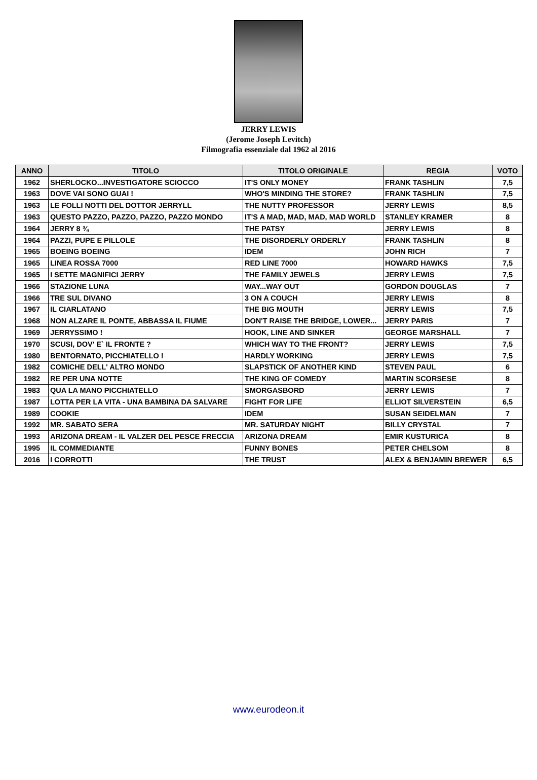JERRY LEWIS
(Jerome Joseph Levitch)
Filmografia essenziale dal 1962 al 2016
| ANNO | TITOLO | TITOLO ORIGINALE | REGIA | VOTO |
| --- | --- | --- | --- | --- |
| 1962 | SHERLOCKO...INVESTIGATORE SCIOCCO | IT'S ONLY MONEY | FRANK TASHLIN | 7,5 |
| 1963 | DOVE VAI SONO GUAI ! | WHO'S MINDING THE STORE? | FRANK TASHLIN | 7,5 |
| 1963 | LE FOLLI NOTTI DEL DOTTOR JERRYLL | THE NUTTY PROFESSOR | JERRY LEWIS | 8,5 |
| 1963 | QUESTO PAZZO, PAZZO, PAZZO, PAZZO MONDO | IT'S A MAD, MAD, MAD, MAD WORLD | STANLEY KRAMER | 8 |
| 1964 | JERRY 8 ¾ | THE PATSY | JERRY LEWIS | 8 |
| 1964 | PAZZI, PUPE E PILLOLE | THE DISORDERLY ORDERLY | FRANK TASHLIN | 8 |
| 1965 | BOEING BOEING | IDEM | JOHN RICH | 7 |
| 1965 | LINEA ROSSA 7000 | RED LINE 7000 | HOWARD HAWKS | 7,5 |
| 1965 | I SETTE MAGNIFICI JERRY | THE FAMILY JEWELS | JERRY LEWIS | 7,5 |
| 1966 | STAZIONE LUNA | WAY...WAY OUT | GORDON DOUGLAS | 7 |
| 1966 | TRE SUL DIVANO | 3 ON A COUCH | JERRY LEWIS | 8 |
| 1967 | IL CIARLATANO | THE BIG MOUTH | JERRY LEWIS | 7,5 |
| 1968 | NON ALZARE IL PONTE, ABBASSA IL FIUME | DON'T RAISE THE BRIDGE, LOWER... | JERRY PARIS | 7 |
| 1969 | JERRYSSIMO ! | HOOK, LINE AND SINKER | GEORGE MARSHALL | 7 |
| 1970 | SCUSI, DOV' E` IL FRONTE ? | WHICH WAY TO THE FRONT? | JERRY LEWIS | 7,5 |
| 1980 | BENTORNATO, PICCHIATELLO ! | HARDLY WORKING | JERRY LEWIS | 7,5 |
| 1982 | COMICHE DELL' ALTRO MONDO | SLAPSTICK OF ANOTHER KIND | STEVEN PAUL | 6 |
| 1982 | RE PER UNA NOTTE | THE KING OF COMEDY | MARTIN SCORSESE | 8 |
| 1983 | QUA LA MANO PICCHIATELLO | SMORGASBORD | JERRY LEWIS | 7 |
| 1987 | LOTTA PER LA VITA - UNA BAMBINA DA SALVARE | FIGHT FOR LIFE | ELLIOT SILVERSTEIN | 6,5 |
| 1989 | COOKIE | IDEM | SUSAN SEIDELMAN | 7 |
| 1992 | MR. SABATO SERA | MR. SATURDAY NIGHT | BILLY CRYSTAL | 7 |
| 1993 | ARIZONA DREAM - IL VALZER DEL PESCE FRECCIA | ARIZONA DREAM | EMIR KUSTURICA | 8 |
| 1995 | IL COMMEDIANTE | FUNNY BONES | PETER CHELSOM | 8 |
| 2016 | I CORROTTI | THE TRUST | ALEX & BENJAMIN BREWER | 6,5 |
www.eurodeon.it